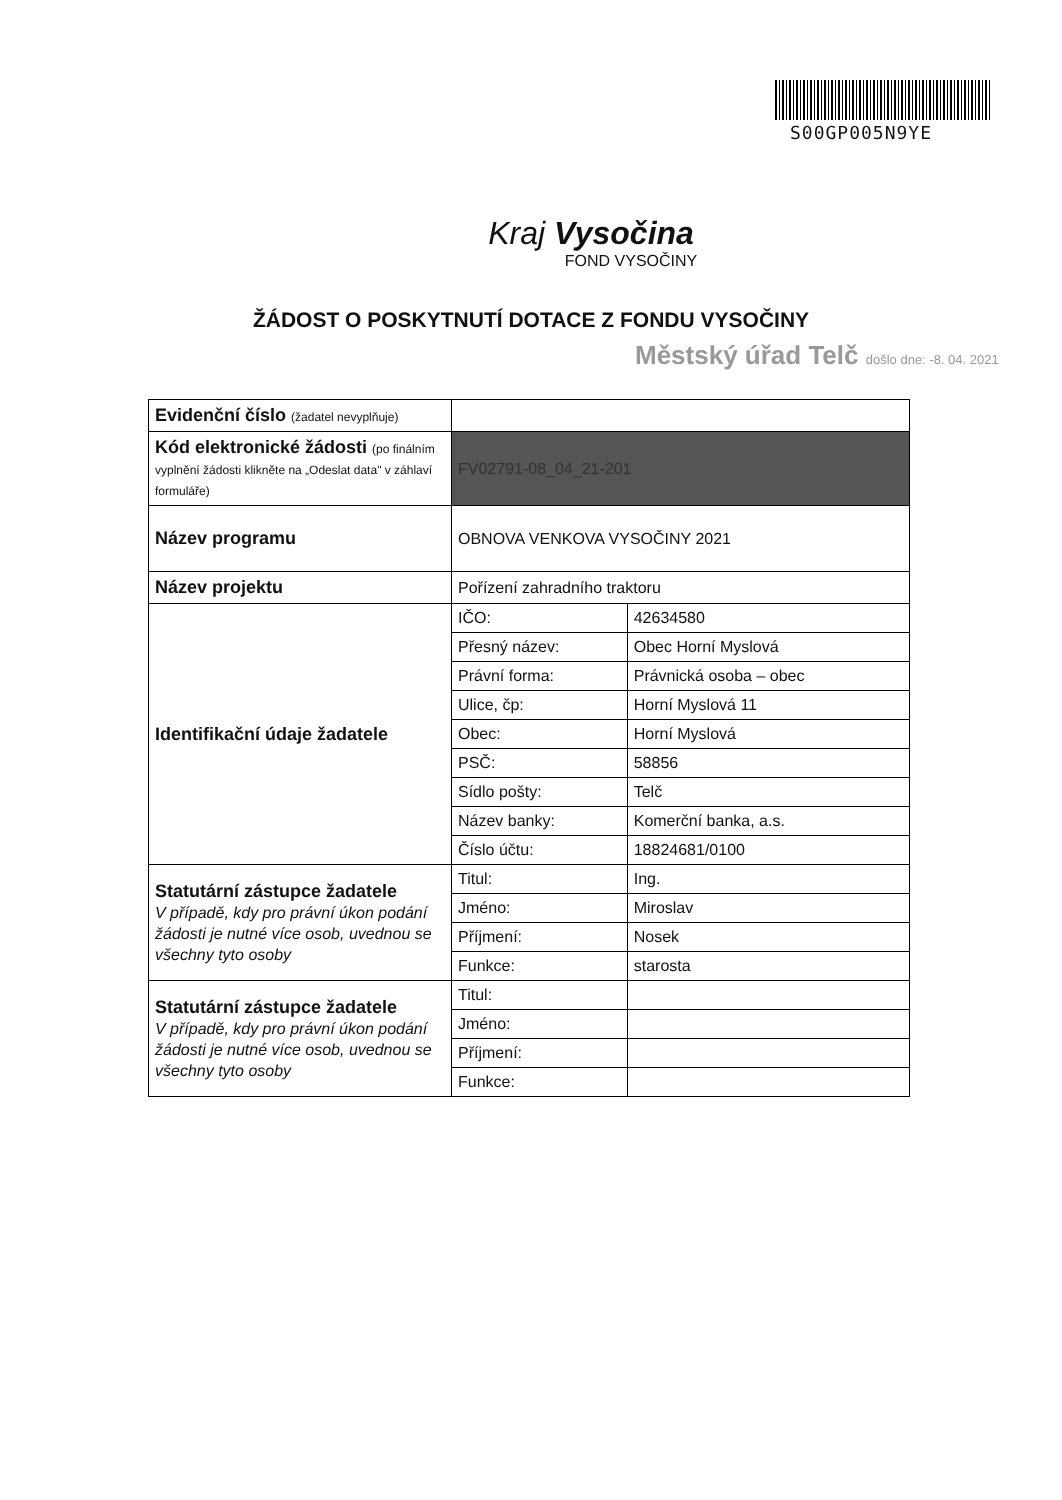S00GP005N9YE
Kraj Vysočina
FOND VYSOČINY
ŽÁDOST O POSKYTNUTÍ DOTACE Z FONDU VYSOČINY
Městský úřad Telč došlo dne: -8. 04. 2021
| Evidenční číslo (žadatel nevyplňuje) | | |
| Kód elektronické žádosti (po finálním vyplnění žádosti klikněte na „Odeslat data" v záhlaví formuláře) | FV02791-08_04_21-201 | |
| Název programu | OBNOVA VENKOVA VYSOČINY 2021 | |
| Název projektu | Pořízení zahradního traktoru | |
| Identifikační údaje žadatele | IČO: | 42634580 |
| | Přesný název: | Obec Horní Myslová |
| | Právní forma: | Právnická osoba – obec |
| | Ulice, čp: | Horní Myslová 11 |
| | Obec: | Horní Myslová |
| | PSČ: | 58856 |
| | Sídlo pošty: | Telč |
| | Název banky: | Komerční banka, a.s. |
| | Číslo účtu: | 18824681/0100 |
| Statutární zástupce žadatele V případě, kdy pro právní úkon podání žádosti je nutné více osob, uvednou se všechny tyto osoby | Titul: | Ing. |
| | Jméno: | Miroslav |
| | Příjmení: | Nosek |
| | Funkce: | starosta |
| Statutární zástupce žadatele V případě, kdy pro právní úkon podání žádosti je nutné více osob, uvednou se všechny tyto osoby | Titul: | |
| | Jméno: | |
| | Příjmení: | |
| | Funkce: | |